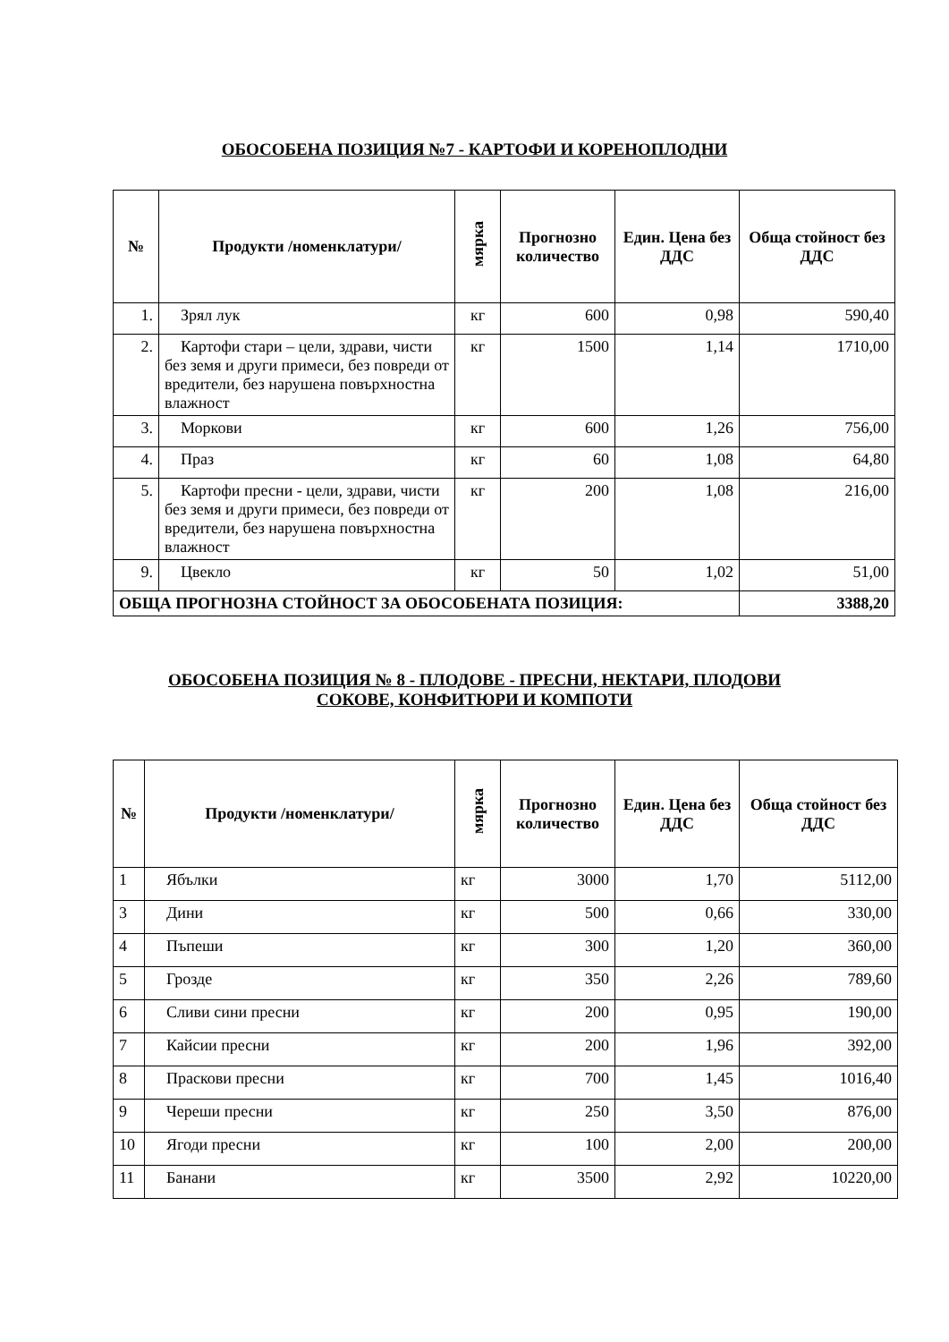ОБОСОБЕНА ПОЗИЦИЯ №7 - КАРТОФИ И КОРЕНОПЛОДНИ
| № | Продукти /номенклатури/ | мярка | Прогнозно количество | Един. Цена без ДДС | Обща стойност без ДДС |
| --- | --- | --- | --- | --- | --- |
| 1. | Зрял лук | кг | 600 | 0,98 | 590,40 |
| 2. | Картофи стари – цели, здрави, чисти без земя и други примеси, без повреди от вредители, без нарушена повърхностна влажност | кг | 1500 | 1,14 | 1710,00 |
| 3. | Моркови | кг | 600 | 1,26 | 756,00 |
| 4. | Праз | кг | 60 | 1,08 | 64,80 |
| 5. | Картофи пресни - цели, здрави, чисти без земя и други примеси, без повреди от вредители, без нарушена повърхностна влажност | кг | 200 | 1,08 | 216,00 |
| 9. | Цвекло | кг | 50 | 1,02 | 51,00 |
| ОБЩА ПРОГНОЗНА СТОЙНОСТ ЗА ОБОСОБЕНАТА ПОЗИЦИЯ: | | | | | 3388,20 |
ОБОСОБЕНА ПОЗИЦИЯ № 8 - ПЛОДОВЕ - ПРЕСНИ, НЕКТАРИ, ПЛОДОВИ
СОКОВЕ, КОНФИТЮРИ И КОМПОТИ
| № | Продукти /номенклатури/ | мярка | Прогнозно количество | Един. Цена без ДДС | Обща стойност без ДДС |
| --- | --- | --- | --- | --- | --- |
| 1 | Ябълки | кг | 3000 | 1,70 | 5112,00 |
| 3 | Дини | кг | 500 | 0,66 | 330,00 |
| 4 | Пъпеши | кг | 300 | 1,20 | 360,00 |
| 5 | Грозде | кг | 350 | 2,26 | 789,60 |
| 6 | Сливи сини пресни | кг | 200 | 0,95 | 190,00 |
| 7 | Кайсии пресни | кг | 200 | 1,96 | 392,00 |
| 8 | Праскови пресни | кг | 700 | 1,45 | 1016,40 |
| 9 | Череши пресни | кг | 250 | 3,50 | 876,00 |
| 10 | Ягоди пресни | кг | 100 | 2,00 | 200,00 |
| 11 | Банани | кг | 3500 | 2,92 | 10220,00 |